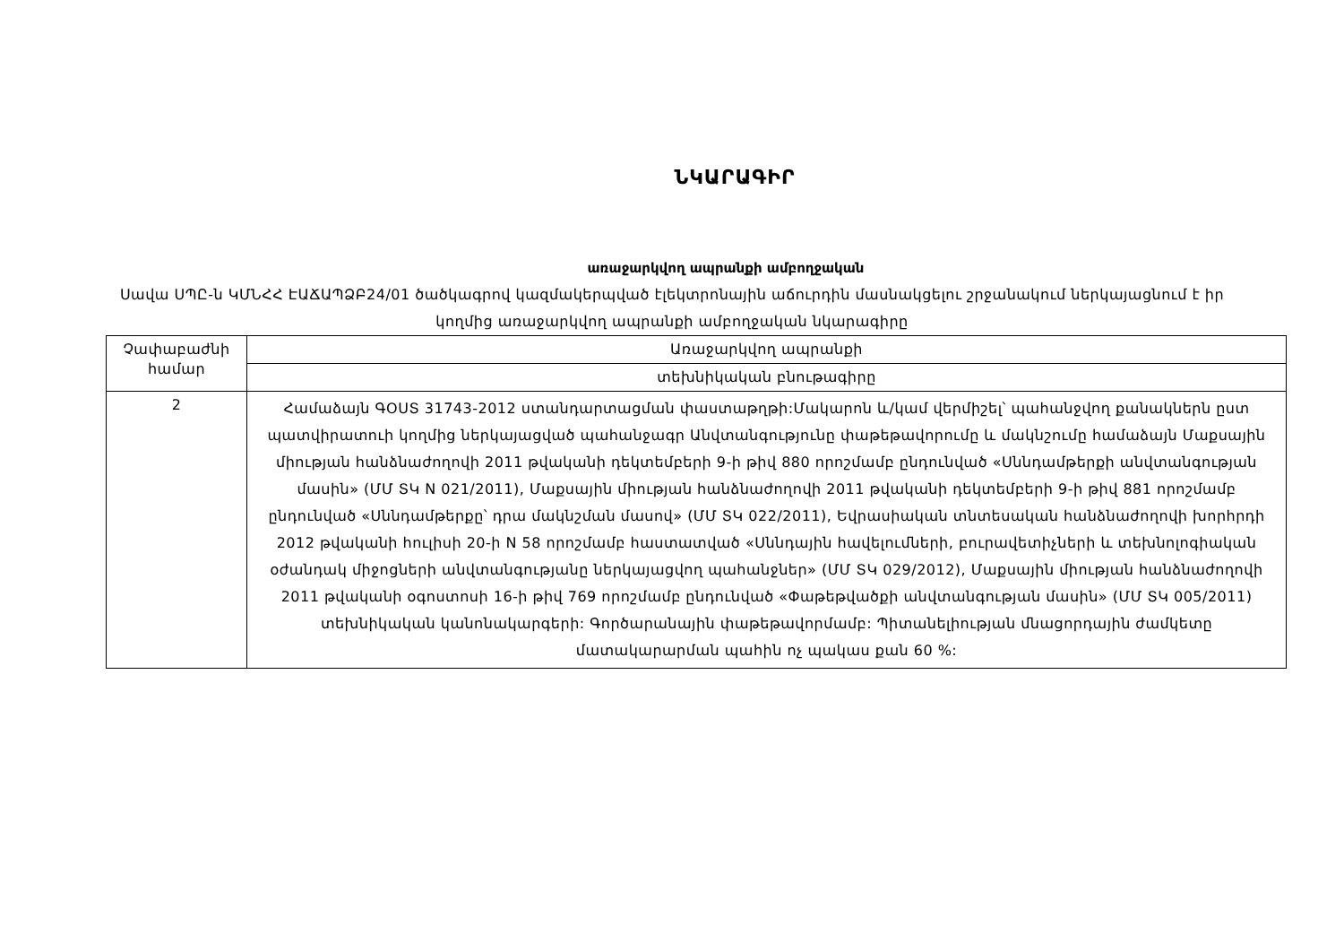ՆԿԱՐԱԳԻՐ
առաջարկվող ապրանքի ամբողջական
Սավա ՍՊԸ-ն ԿՄՆՀՀ ԷԱՃԱՊՁԲ24/01 ծածկագրով կազմակերպված էլեկտրոնային աճուրդին մասնակցելու շրջանակում ներկայացնում է իր կողմից առաջարկվող ապրանքի ամբողջական նկարագիրը
| Չափաբաժնի համար | Առաջարկվող ապրանքի |
| | տեխնիկական բնութագիրը |
| 2 | Համաձայն ԳՕՍՏ 31743-2012 ստանդարտացման փաստաթղթի:Մակարոն և/կամ վերմիշել՝ պահանջվող քանակներն ըստ պատվիրատուի կողմից ներկայացված պահանջագր Անվտանգությունը փաթեթավորումը և մակնշումը համաձայն Մաքսային միության հանձնաժողովի 2011 թվականի դեկտեմբերի 9-ի թիվ 880 որոշմամբ ընդունված «Սննդամթերքի անվտանգության մասին» (ՄՄ ՏԿ N 021/2011), Մաքսային միության հանձնաժողովի 2011 թվականի դեկտեմբերի 9-ի թիվ 881 որոշմամբ ընդունված «Սննդամթերքը՝ դրա մակնշման մասով» (ՄՄ ՏԿ 022/2011), Եվրասիական տնտեսական հանձնաժողովի խորհրդի 2012 թվականի հուլիսի 20-ի N 58 որոշմամբ հաստատված «Սննդային հավելումների, բուրավետիչների և տեխնոլոգիական օժանդակ միջոցների անվտանգությանը ներկայացվող պահանջներ» (ՄՄ ՏԿ 029/2012), Մաքսային միության հանձնաժողովի 2011 թվականի օգոստոսի 16-ի թիվ 769 որոշմամբ ընդունված «Փաթեթվածքի անվտանգության մասին» (ՄՄ ՏԿ 005/2011) տեխնիկական կանոնակարգերի: Գործարանային փաթեթավորմամբ: Պիտանելիության մնացորդային ժամկետը մատակարարման պահին ոչ պակաս քան 60 %: |